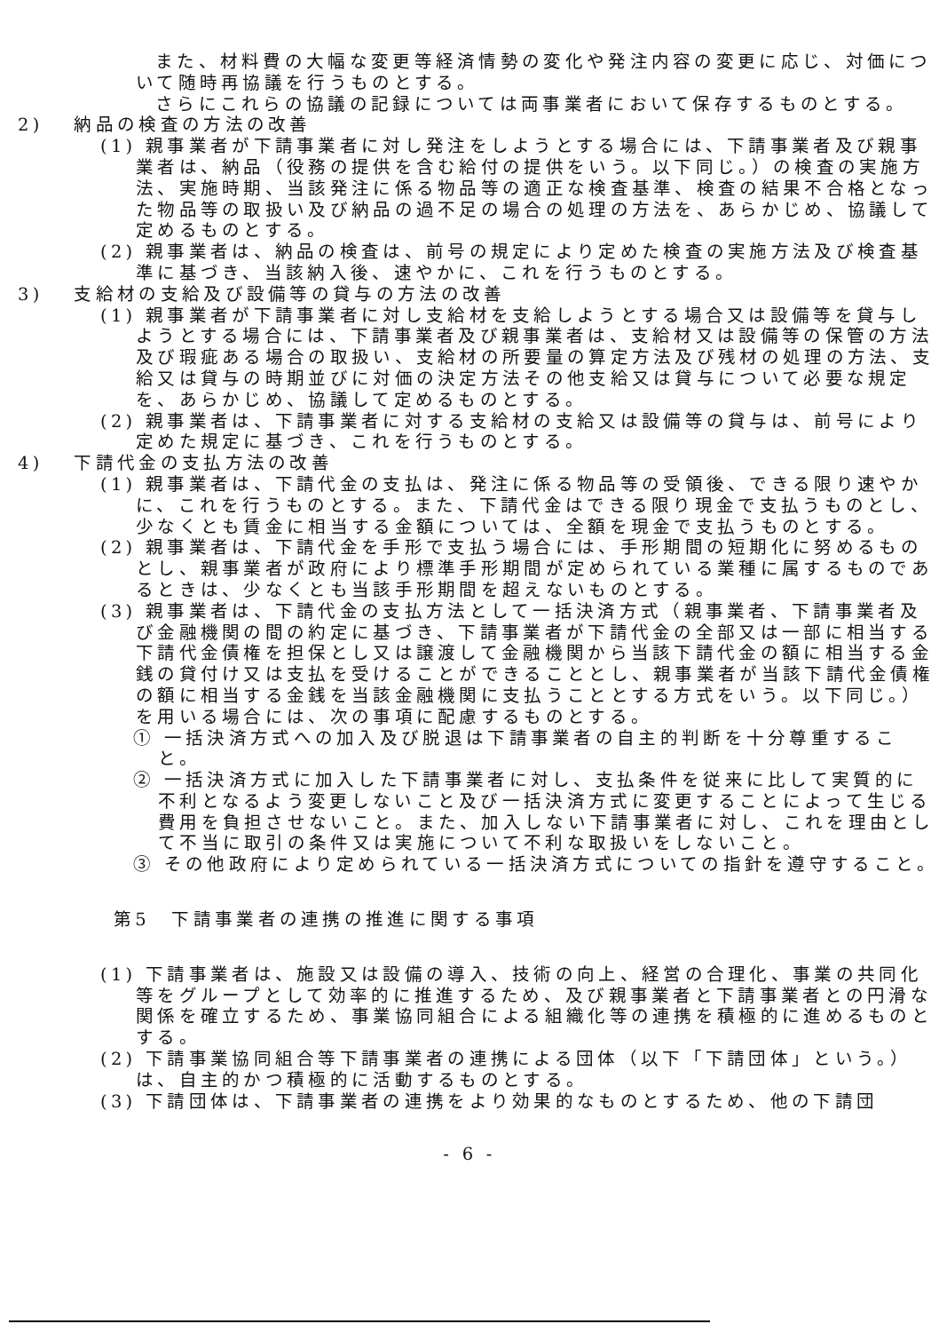また、材料費の大幅な変更等経済情勢の変化や発注内容の変更に応じ、対価について随時再協議を行うものとする。
さらにこれらの協議の記録については両事業者において保存するものとする。
2)　 納品の検査の方法の改善
(1) 親事業者が下請事業者に対し発注をしようとする場合には、下請事業者及び親事業者は、納品（役務の提供を含む給付の提供をいう。以下同じ。）の検査の実施方法、実施時期、当該発注に係る物品等の適正な検査基準、検査の結果不合格となった物品等の取扱い及び納品の過不足の場合の処理の方法を、あらかじめ、協議して定めるものとする。
(2) 親事業者は、納品の検査は、前号の規定により定めた検査の実施方法及び検査基準に基づき、当該納入後、速やかに、これを行うものとする。
3)　 支給材の支給及び設備等の貸与の方法の改善
(1) 親事業者が下請事業者に対し支給材を支給しようとする場合又は設備等を貸与しようとする場合には、下請事業者及び親事業者は、支給材又は設備等の保管の方法及び瑕疵ある場合の取扱い、支給材の所要量の算定方法及び残材の処理の方法、支給又は貸与の時期並びに対価の決定方法その他支給又は貸与について必要な規定を、あらかじめ、協議して定めるものとする。
(2) 親事業者は、下請事業者に対する支給材の支給又は設備等の貸与は、前号により定めた規定に基づき、これを行うものとする。
4)　 下請代金の支払方法の改善
(1) 親事業者は、下請代金の支払は、発注に係る物品等の受領後、できる限り速やかに、これを行うものとする。また、下請代金はできる限り現金で支払うものとし、少なくとも賃金に相当する金額については、全額を現金で支払うものとする。
(2) 親事業者は、下請代金を手形で支払う場合には、手形期間の短期化に努めるものとし、親事業者が政府により標準手形期間が定められている業種に属するものであるときは、少なくとも当該手形期間を超えないものとする。
(3) 親事業者は、下請代金の支払方法として一括決済方式（親事業者、下請事業者及び金融機関の間の約定に基づき、下請事業者が下請代金の全部又は一部に相当する下請代金債権を担保とし又は譲渡して金融機関から当該下請代金の額に相当する金銭の貸付け又は支払を受けることができることとし、親事業者が当該下請代金債権の額に相当する金銭を当該金融機関に支払うこととする方式をいう。以下同じ。）を用いる場合には、次の事項に配慮するものとする。
① 一括決済方式への加入及び脱退は下請事業者の自主的判断を十分尊重すること。
② 一括決済方式に加入した下請事業者に対し、支払条件を従来に比して実質的に不利となるよう変更しないこと及び一括決済方式に変更することによって生じる費用を負担させないこと。また、加入しない下請事業者に対し、これを理由として不当に取引の条件又は実施について不利な取扱いをしないこと。
③ その他政府により定められている一括決済方式についての指針を遵守すること。
第5　下請事業者の連携の推進に関する事項
(1) 下請事業者は、施設又は設備の導入、技術の向上、経営の合理化、事業の共同化等をグループとして効率的に推進するため、及び親事業者と下請事業者との円滑な関係を確立するため、事業協同組合による組織化等の連携を積極的に進めるものとする。
(2) 下請事業協同組合等下請事業者の連携による団体（以下「下請団体」という。）は、自主的かつ積極的に活動するものとする。
(3) 下請団体は、下請事業者の連携をより効果的なものとするため、他の下請団
- 6 -